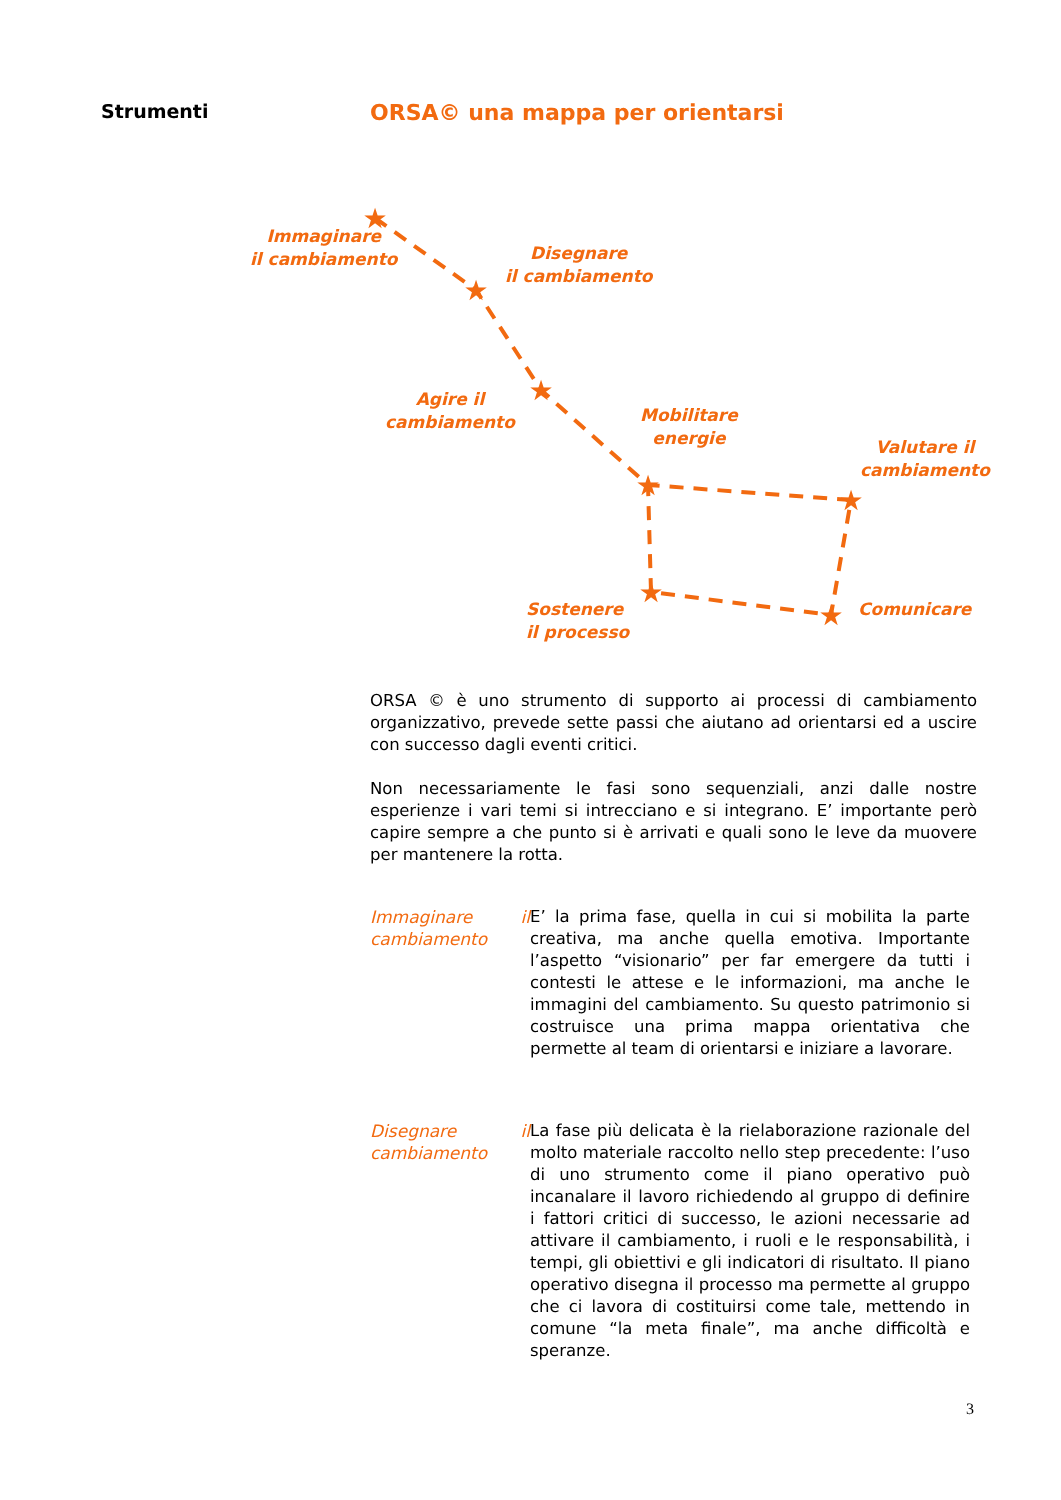Strumenti ORSA© una mappa per orientarsi
★
★
★
★
★
★
★
Immaginare
il cambiamento
Disegnare
il cambiamento
Agire il
cambiamento
Mobilitare
energie
Valutare il
cambiamento
Sostenere
il processo
Comunicare
ORSA © è uno strumento di supporto ai processi di cambiamento organizzativo, prevede sette passi che aiutano ad orientarsi ed a uscire con successo dagli eventi critici.
Non necessariamente le fasi sono sequenziali, anzi dalle nostre esperienze i vari temi si intrecciano e si integrano. E’ importante però capire sempre a che punto si è arrivati e quali sono le leve da muovere per mantenere la rotta.
Immaginare il cambiamento
E’ la prima fase, quella in cui si mobilita la parte creativa, ma anche quella emotiva. Importante l’aspetto “visionario” per far emergere da tutti i contesti le attese e le informazioni, ma anche le immagini del cambiamento. Su questo patrimonio si costruisce una prima mappa orientativa che permette al team di orientarsi e iniziare a lavorare.
Disegnare il cambiamento
La fase più delicata è la rielaborazione razionale del molto materiale raccolto nello step precedente: l’uso di uno strumento come il piano operativo può incanalare il lavoro richiedendo al gruppo di definire i fattori critici di successo, le azioni necessarie ad attivare il cambiamento, i ruoli e le responsabilità, i tempi, gli obiettivi e gli indicatori di risultato. Il piano operativo disegna il processo ma permette al gruppo che ci lavora di costituirsi come tale, mettendo in comune “la meta finale”, ma anche difficoltà e speranze.
3